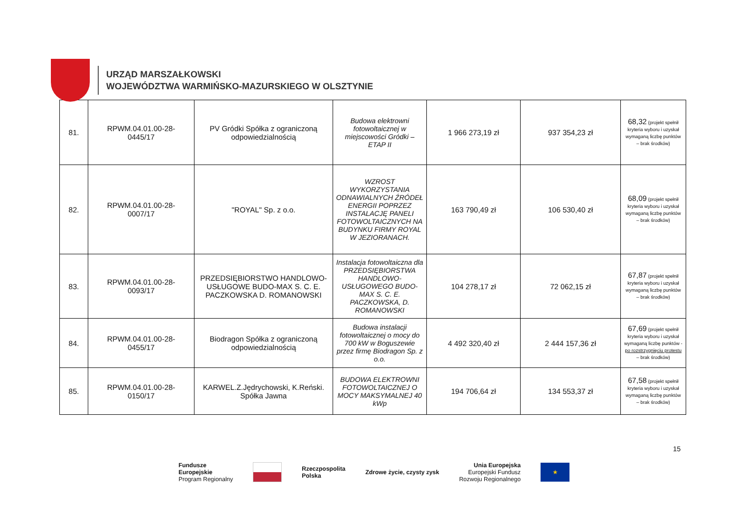URZĄD MARSZAŁKOWSKI
WOJEWÓDZTWA WARMIŃSKO-MAZURSKIEGO W OLSZTYNIE
| 81. | RPWM.04.01.00-28- 0445/17 | PV Gródki Spółka z ograniczoną odpowiedzialnością | Budowa elektrowni fotowoltaicznej w miejscowości Gródki – ETAP II | 1 966 273,19 zł | 937 354,23 zł | 68,32 (projekt spełnił kryteria wyboru i uzyskał wymaganą liczbę punktów – brak środków) |
| 82. | RPWM.04.01.00-28- 0007/17 | "ROYAL" Sp. z o.o. | WZROST WYKORZYSTANIA ODNAWIALNYCH ŹRÓDEŁ ENERGII POPRZEZ INSTALACJĘ PANELI FOTOWOLTAICZNYCH NA BUDYNKU FIRMY ROYAL W JEZIORANACH. | 163 790,49 zł | 106 530,40 zł | 68,09 (projekt spełnił kryteria wyboru i uzyskał wymaganą liczbę punktów – brak środków) |
| 83. | RPWM.04.01.00-28- 0093/17 | PRZEDSIĘBIORSTWO HANDLOWO-USŁUGOWE BUDO-MAX S. C. E. PACZKOWSKA D. ROMANOWSKI | Instalacja fotowoltaiczna dla PRZEDSIĘBIORSTWA HANDLOWO-USŁUGOWEGO BUDO-MAX S. C. E. PACZKOWSKA, D. ROMANOWSKI | 104 278,17 zł | 72 062,15 zł | 67,87 (projekt spełnił kryteria wyboru i uzyskał wymaganą liczbę punktów – brak środków) |
| 84. | RPWM.04.01.00-28- 0455/17 | Biodragon Spółka z ograniczoną odpowiedzialnością | Budowa instalacji fotowoltaicznej o mocy do 700 kW w Boguszewie przez firmę Biodragon Sp. z o.o. | 4 492 320,40 zł | 2 444 157,36 zł | 67,69 (projekt spełnił kryteria wyboru i uzyskał wymaganą liczbę punktów - po rozstrzygnięciu protestu – brak środków) |
| 85. | RPWM.04.01.00-28- 0150/17 | KARWEL.Z.Jędrychowski, K.Reński. Spółka Jawna | BUDOWA ELEKTROWNI FOTOWOLTAICZNEJ O MOCY MAKSYMALNEJ 40 kWp | 194 706,64 zł | 134 553,37 zł | 67,58 (projekt spełnił kryteria wyboru i uzyskał wymaganą liczbę punktów – brak środków) |
15
Fundusze
Europejskie
Program Regionalny
Rzeczpospolita
Polska
Zdrowe życie, czysty zysk
Unia Europejska
Europejski Fundusz
Rozwoju Regionalnego
★